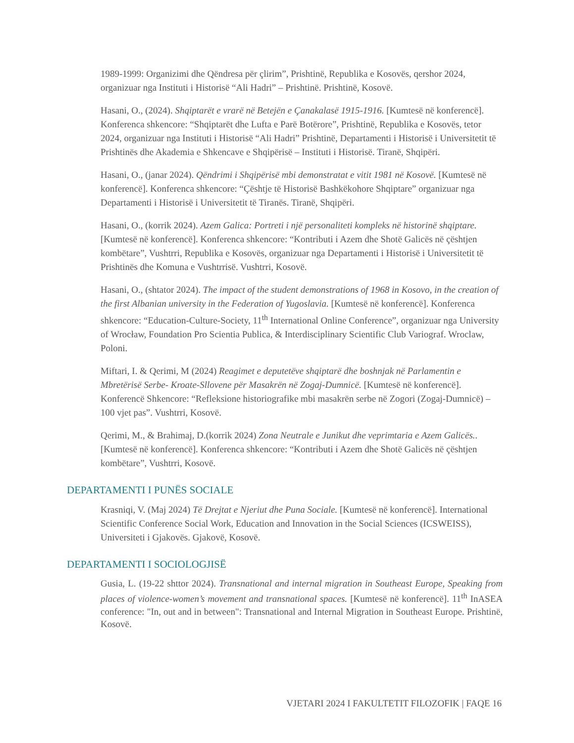1989-1999: Organizimi dhe Qëndresa për çlirim”, Prishtinë, Republika e Kosovës, qershor 2024, organizuar nga Instituti i Historisë “Ali Hadri” – Prishtinë. Prishtinë, Kosovë.
Hasani, O., (2024). Shqiptarët e vrarë në Betejën e Çanakalasë 1915-1916. [Kumtesë në konferencë]. Konferenca shkencore: “Shqiptarët dhe Lufta e Parë Botërore”, Prishtinë, Republika e Kosovës, tetor 2024, organizuar nga Instituti i Historisë “Ali Hadri” Prishtinë, Departamenti i Historisë i Universitetit të Prishtinës dhe Akademia e Shkencave e Shqipërisë – Instituti i Historisë. Tiranë, Shqipëri.
Hasani, O., (janar 2024). Qëndrimi i Shqipërisë mbi demonstratat e vitit 1981 në Kosovë. [Kumtesë në konferencë]. Konferenca shkencore: “Çështje të Historisë Bashkëkohore Shqiptare” organizuar nga Departamenti i Historisë i Universitetit të Tiranës. Tiranë, Shqipëri.
Hasani, O., (korrik 2024). Azem Galica: Portreti i një personaliteti kompleks në historinë shqiptare. [Kumtesë në konferencë]. Konferenca shkencore: “Kontributi i Azem dhe Shotë Galicës në çështjen kombëtare”, Vushtrri, Republika e Kosovës, organizuar nga Departamenti i Historisë i Universitetit të Prishtinës dhe Komuna e Vushtrrisë. Vushtrri, Kosovë.
Hasani, O., (shtator 2024). The impact of the student demonstrations of 1968 in Kosovo, in the creation of the first Albanian university in the Federation of Yugoslavia. [Kumtesë në konferencë]. Konferenca shkencore: “Education-Culture-Society, 11<sup>th</sup> International Online Conference”, organizuar nga University of Wrocław, Foundation Pro Scientia Publica, & Interdisciplinary Scientific Club Variograf. Wroclaw, Poloni.
Miftari, I. & Qerimi, M (2024) Reagimet e deputetëve shqiptarë dhe boshnjak në Parlamentin e Mbretërisë Serbe- Kroate-Sllovene për Masakrën në Zogaj-Dumnicë. [Kumtesë në konferencë]. Konferencë Shkencore: “Refleksione historiografike mbi masakrën serbe në Zogori (Zogaj-Dumnicë) – 100 vjet pas”. Vushtrri, Kosovë.
Qerimi, M., & Brahimaj, D.(korrik 2024) Zona Neutrale e Junikut dhe veprimtaria e Azem Galicës.. [Kumtesë në konferencë]. Konferenca shkencore: “Kontributi i Azem dhe Shotë Galicës në çështjen kombëtare”, Vushtrri, Kosovë.
DEPARTAMENTI I PUNËS SOCIALE
Krasniqi, V. (Maj 2024) Të Drejtat e Njeriut dhe Puna Sociale. [Kumtesë në konferencë]. International Scientific Conference Social Work, Education and Innovation in the Social Sciences (ICSWEISS), Universiteti i Gjakovës. Gjakovë, Kosovë.
DEPARTAMENTI I SOCIOLOGJISË
Gusia, L. (19-22 shttor 2024). Transnational and internal migration in Southeast Europe, Speaking from places of violence-women’s movement and transnational spaces. [Kumtesë në konferencë]. 11<sup>th</sup> InASEA conference: "In, out and in between": Transnational and Internal Migration in Southeast Europe. Prishtinë, Kosovë.
VJETARI 2024 I FAKULTETIT FILOZOFIK | FAQE 16